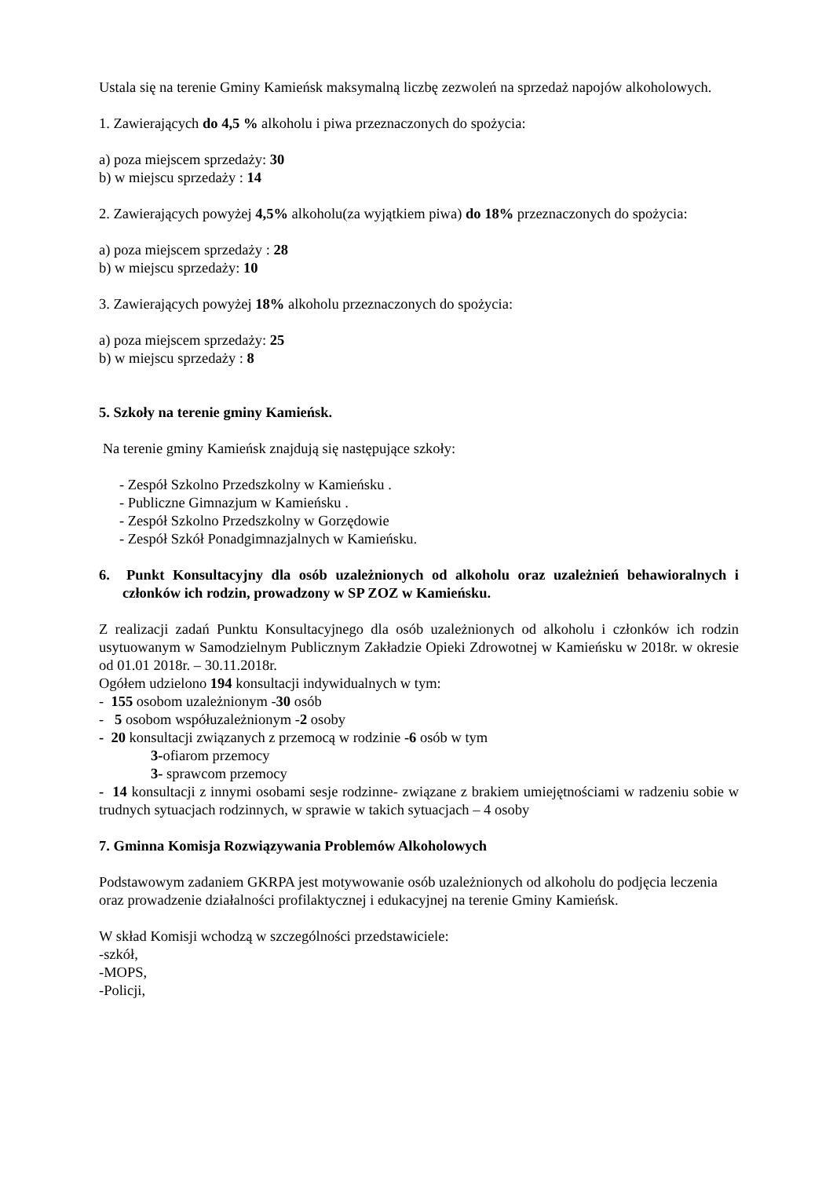Ustala się na terenie Gminy Kamieńsk maksymalną liczbę zezwoleń na sprzedaż napojów alkoholowych.
1. Zawierających do 4,5 % alkoholu i piwa przeznaczonych do spożycia:
a) poza miejscem sprzedaży: 30
b) w miejscu sprzedaży : 14
2. Zawierających powyżej 4,5% alkoholu(za wyjątkiem piwa) do 18% przeznaczonych do spożycia:
a) poza miejscem sprzedaży : 28
b) w miejscu sprzedaży: 10
3. Zawierających powyżej 18% alkoholu przeznaczonych do spożycia:
a) poza miejscem sprzedaży: 25
b) w miejscu sprzedaży : 8
5. Szkoły na terenie gminy Kamieńsk.
Na terenie gminy Kamieńsk znajdują się następujące szkoły:
- Zespół Szkolno Przedszkolny w Kamieńsku .
- Publiczne Gimnazjum w Kamieńsku .
- Zespół Szkolno Przedszkolny w Gorzędowie
- Zespół Szkół Ponadgimnazjalnych w Kamieńsku.
6. Punkt Konsultacyjny dla osób uzależnionych od alkoholu oraz uzależnień behawioralnych i członków ich rodzin, prowadzony w SP ZOZ w Kamieńsku.
Z realizacji zadań Punktu Konsultacyjnego dla osób uzależnionych od alkoholu i członków ich rodzin usytuowanym w Samodzielnym Publicznym Zakładzie Opieki Zdrowotnej w Kamieńsku w 2018r. w okresie od 01.01 2018r. – 30.11.2018r.
Ogółem udzielono 194 konsultacji indywidualnych w tym:
- 155 osobom uzależnionym -30 osób
- 5 osobom współuzależnionym -2 osoby
- 20 konsultacji związanych z przemocą w rodzinie -6 osób w tym
3-ofiarom przemocy
3- sprawcom przemocy
- 14 konsultacji z innymi osobami sesje rodzinne- związane z brakiem umiejętnościami w radzeniu sobie w trudnych sytuacjach rodzinnych, w sprawie w takich sytuacjach – 4 osoby
7. Gminna Komisja Rozwiązywania Problemów Alkoholowych
Podstawowym zadaniem GKRPA jest motywowanie osób uzależnionych od alkoholu do podjęcia leczenia oraz prowadzenie działalności profilaktycznej i edukacyjnej na terenie Gminy Kamieńsk.
W skład Komisji wchodzą w szczególności przedstawiciele:
-szkół,
-MOPS,
-Policji,